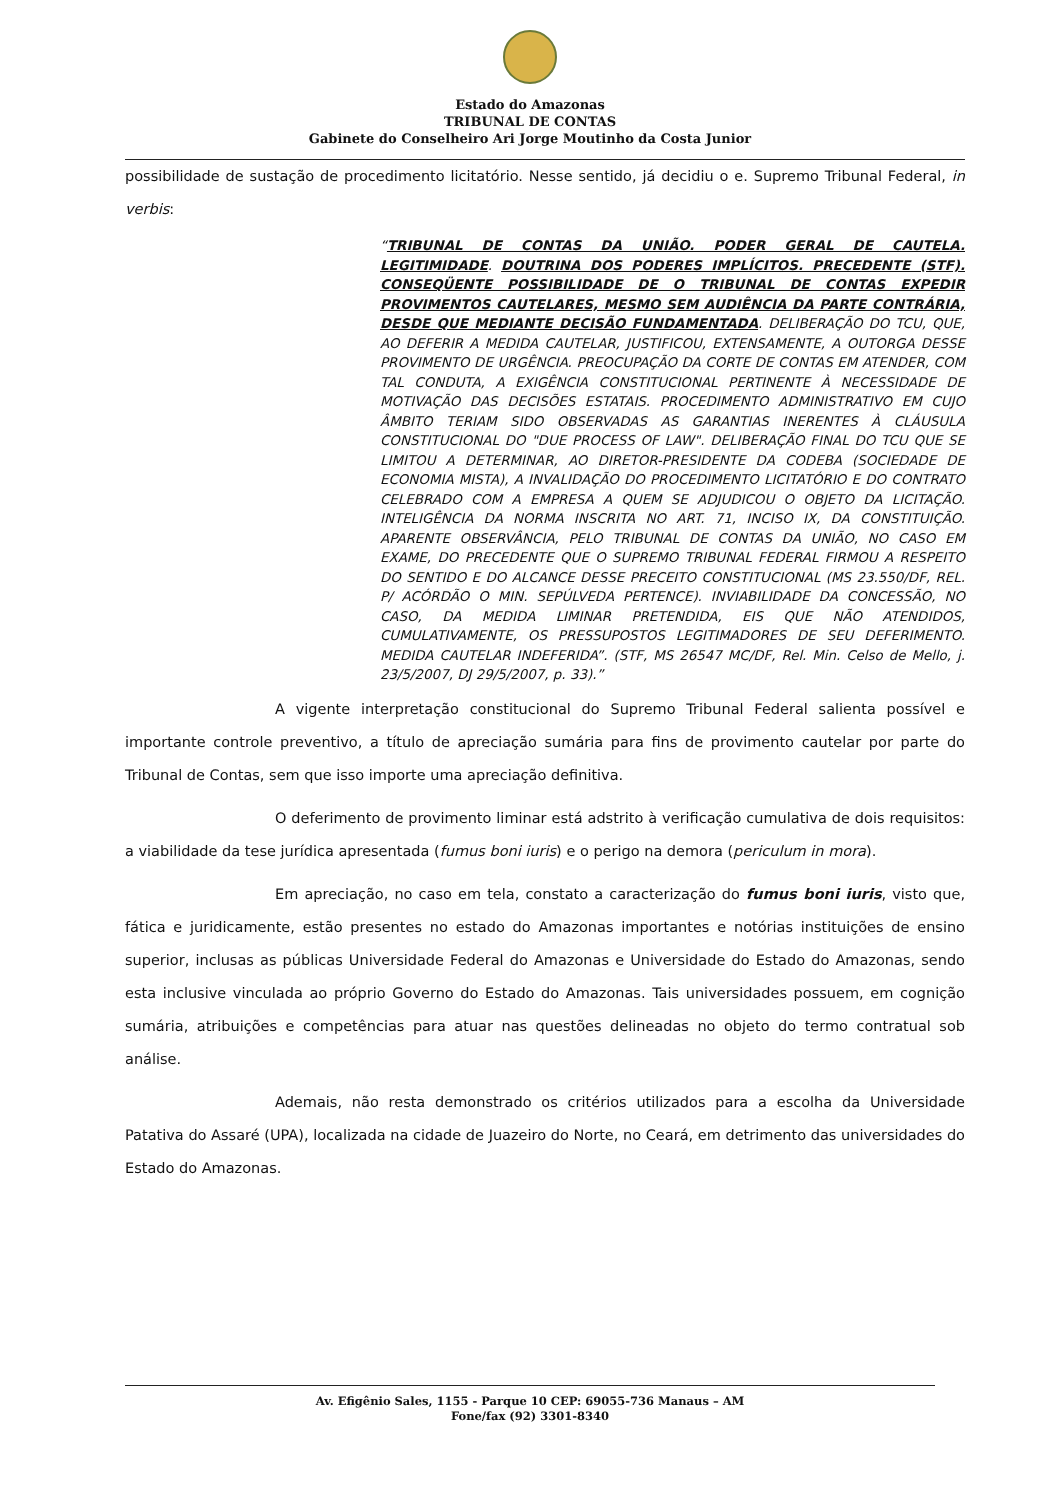Estado do Amazonas
TRIBUNAL DE CONTAS
Gabinete do Conselheiro Ari Jorge Moutinho da Costa Junior
possibilidade de sustação de procedimento licitatório. Nesse sentido, já decidiu o e. Supremo Tribunal Federal, in verbis:
“TRIBUNAL DE CONTAS DA UNIÃO. PODER GERAL DE CAUTELA. LEGITIMIDADE. DOUTRINA DOS PODERES IMPLÍCITOS. PRECEDENTE (STF). CONSEQÜENTE POSSIBILIDADE DE O TRIBUNAL DE CONTAS EXPEDIR PROVIMENTOS CAUTELARES, MESMO SEM AUDIÊNCIA DA PARTE CONTRÁRIA, DESDE QUE MEDIANTE DECISÃO FUNDAMENTADA. DELIBERAÇÃO DO TCU, QUE, AO DEFERIR A MEDIDA CAUTELAR, JUSTIFICOU, EXTENSAMENTE, A OUTORGA DESSE PROVIMENTO DE URGÊNCIA. PREOCUPAÇÃO DA CORTE DE CONTAS EM ATENDER, COM TAL CONDUTA, A EXIGÊNCIA CONSTITUCIONAL PERTINENTE À NECESSIDADE DE MOTIVAÇÃO DAS DECISÕES ESTATAIS. PROCEDIMENTO ADMINISTRATIVO EM CUJO ÂMBITO TERIAM SIDO OBSERVADAS AS GARANTIAS INERENTES À CLÁUSULA CONSTITUCIONAL DO "DUE PROCESS OF LAW". DELIBERAÇÃO FINAL DO TCU QUE SE LIMITOU A DETERMINAR, AO DIRETOR-PRESIDENTE DA CODEBA (SOCIEDADE DE ECONOMIA MISTA), A INVALIDAÇÃO DO PROCEDIMENTO LICITATÓRIO E DO CONTRATO CELEBRADO COM A EMPRESA A QUEM SE ADJUDICOU O OBJETO DA LICITAÇÃO. INTELIGÊNCIA DA NORMA INSCRITA NO ART. 71, INCISO IX, DA CONSTITUIÇÃO. APARENTE OBSERVÂNCIA, PELO TRIBUNAL DE CONTAS DA UNIÃO, NO CASO EM EXAME, DO PRECEDENTE QUE O SUPREMO TRIBUNAL FEDERAL FIRMOU A RESPEITO DO SENTIDO E DO ALCANCE DESSE PRECEITO CONSTITUCIONAL (MS 23.550/DF, REL. P/ ACÓRDÃO O MIN. SEPÚLVEDA PERTENCE). INVIABILIDADE DA CONCESSÃO, NO CASO, DA MEDIDA LIMINAR PRETENDIDA, EIS QUE NÃO ATENDIDOS, CUMULATIVAMENTE, OS PRESSUPOSTOS LEGITIMADORES DE SEU DEFERIMENTO. MEDIDA CAUTELAR INDEFERIDA”. (STF, MS 26547 MC/DF, Rel. Min. Celso de Mello, j. 23/5/2007, DJ 29/5/2007, p. 33).”
A vigente interpretação constitucional do Supremo Tribunal Federal salienta possível e importante controle preventivo, a título de apreciação sumária para fins de provimento cautelar por parte do Tribunal de Contas, sem que isso importe uma apreciação definitiva.
O deferimento de provimento liminar está adstrito à verificação cumulativa de dois requisitos: a viabilidade da tese jurídica apresentada (fumus boni iuris) e o perigo na demora (periculum in mora).
Em apreciação, no caso em tela, constato a caracterização do fumus boni iuris, visto que, fática e juridicamente, estão presentes no estado do Amazonas importantes e notórias instituições de ensino superior, inclusas as públicas Universidade Federal do Amazonas e Universidade do Estado do Amazonas, sendo esta inclusive vinculada ao próprio Governo do Estado do Amazonas. Tais universidades possuem, em cognição sumária, atribuições e competências para atuar nas questões delineadas no objeto do termo contratual sob análise.
Ademais, não resta demonstrado os critérios utilizados para a escolha da Universidade Patativa do Assaré (UPA), localizada na cidade de Juazeiro do Norte, no Ceará, em detrimento das universidades do Estado do Amazonas.
Av. Efigênio Sales, 1155 - Parque 10 CEP: 69055-736 Manaus – AM
Fone/fax (92) 3301-8340